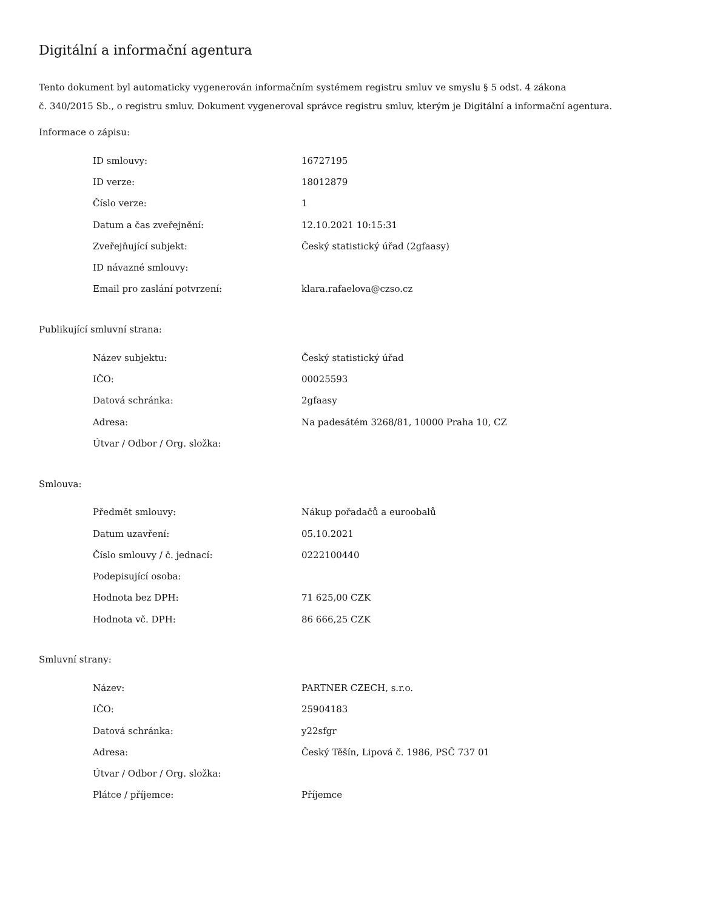Digitální a informační agentura
Tento dokument byl automaticky vygenerován informačním systémem registru smluv ve smyslu § 5 odst. 4 zákona
č. 340/2015 Sb., o registru smluv. Dokument vygeneroval správce registru smluv, kterým je Digitální a informační agentura.
Informace o zápisu:
| ID smlouvy: | 16727195 |
| ID verze: | 18012879 |
| Číslo verze: | 1 |
| Datum a čas zveřejnění: | 12.10.2021 10:15:31 |
| Zveřejňující subjekt: | Český statistický úřad (2gfaasy) |
| ID návazné smlouvy: | |
| Email pro zaslání potvrzení: | klara.rafaelova@czso.cz |
Publikující smluvní strana:
| Název subjektu: | Český statistický úřad |
| IČO: | 00025593 |
| Datová schránka: | 2gfaasy |
| Adresa: | Na padesátém 3268/81, 10000 Praha 10, CZ |
| Útvar / Odbor / Org. složka: | |
Smlouva:
| Předmět smlouvy: | Nákup pořadačů a euroobalů |
| Datum uzavření: | 05.10.2021 |
| Číslo smlouvy / č. jednací: | 0222100440 |
| Podepisující osoba: | |
| Hodnota bez DPH: | 71 625,00 CZK |
| Hodnota vč. DPH: | 86 666,25 CZK |
Smluvní strany:
| Název: | PARTNER CZECH, s.r.o. |
| IČO: | 25904183 |
| Datová schránka: | y22sfgr |
| Adresa: | Český Těšín, Lipová č. 1986, PSČ 737 01 |
| Útvar / Odbor / Org. složka: | |
| Plátce / příjemce: | Příjemce |